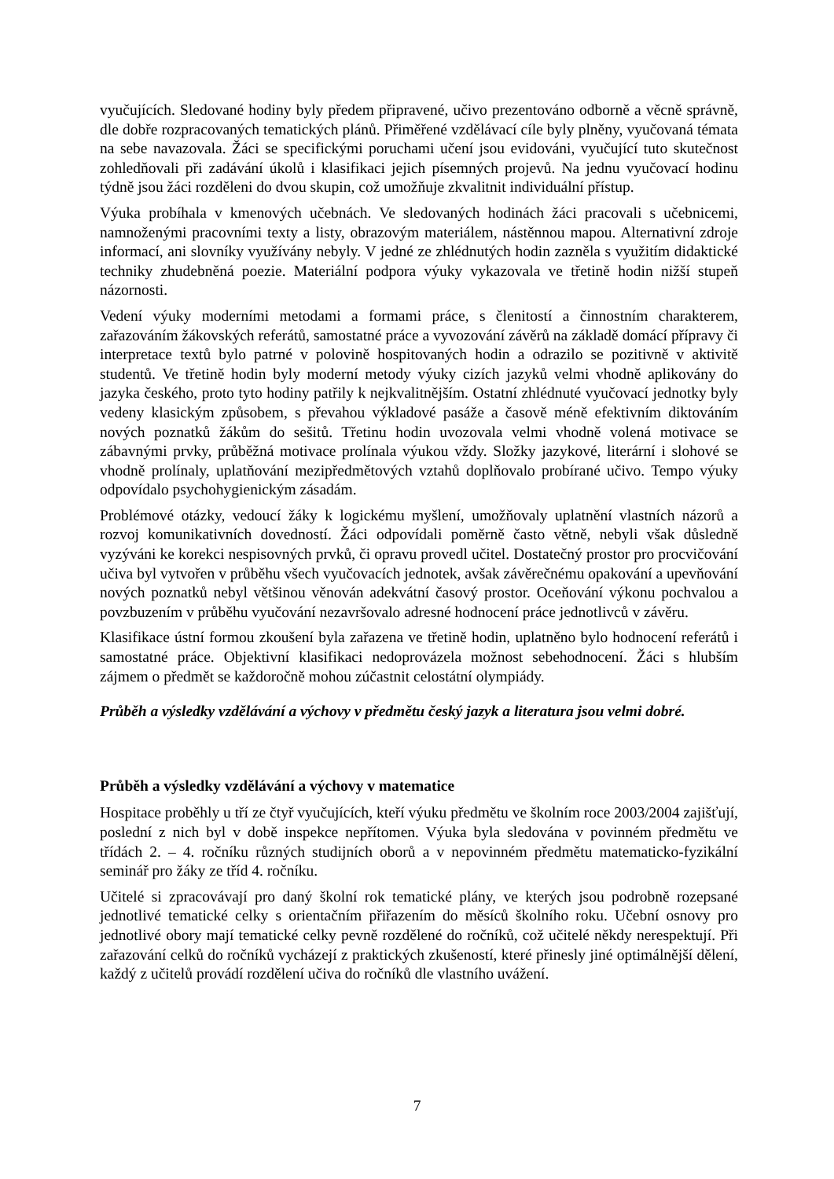vyučujících. Sledované hodiny byly předem připravené, učivo prezentováno odborně a věcně správně, dle dobře rozpracovaných tematických plánů. Přiměřené vzdělávací cíle byly plněny, vyučovaná témata na sebe navazovala. Žáci se specifickými poruchami učení jsou evidováni, vyučující tuto skutečnost zohledňovali při zadávání úkolů i klasifikaci jejich písemných projevů. Na jednu vyučovací hodinu týdně jsou žáci rozděleni do dvou skupin, což umožňuje zkvalitnit individuální přístup.
Výuka probíhala v kmenových učebnách. Ve sledovaných hodinách žáci pracovali s učebnicemi, namnoženými pracovními texty a listy, obrazovým materiálem, nástěnnou mapou. Alternativní zdroje informací, ani slovníky využívány nebyly. V jedné ze zhlédnutých hodin zazněla s využitím didaktické techniky zhudebněná poezie. Materiální podpora výuky vykazovala ve třetině hodin nižší stupeň názornosti.
Vedení výuky moderními metodami a formami práce, s členitostí a činnostním charakterem, zařazováním žákovských referátů, samostatné práce a vyvozování závěrů na základě domácí přípravy či interpretace textů bylo patrné v polovině hospitovaných hodin a odrazilo se pozitivně v aktivitě studentů. Ve třetině hodin byly moderní metody výuky cizích jazyků velmi vhodně aplikovány do jazyka českého, proto tyto hodiny patřily k nejkvalitnějším. Ostatní zhlédnuté vyučovací jednotky byly vedeny klasickým způsobem, s převahou výkladové pasáže a časově méně efektivním diktováním nových poznatků žákům do sešitů. Třetinu hodin uvozovala velmi vhodně volená motivace se zábavnými prvky, průběžná motivace prolínala výukou vždy. Složky jazykové, literární i slohové se vhodně prolínaly, uplatňování mezipředmětových vztahů doplňovalo probírané učivo. Tempo výuky odpovídalo psychohygienickým zásadám.
Problémové otázky, vedoucí žáky k logickému myšlení, umožňovaly uplatnění vlastních názorů a rozvoj komunikativních dovedností. Žáci odpovídali poměrně často větně, nebyli však důsledně vyzýváni ke korekci nespisovných prvků, či opravu provedl učitel. Dostatečný prostor pro procvičování učiva byl vytvořen v průběhu všech vyučovacích jednotek, avšak závěrečnému opakování a upevňování nových poznatků nebyl většinou věnován adekvátní časový prostor. Oceňování výkonu pochvalou a povzbuzením v průběhu vyučování nezavršovalo adresné hodnocení práce jednotlivců v závěru.
Klasifikace ústní formou zkoušení byla zařazena ve třetině hodin, uplatněno bylo hodnocení referátů i samostatné práce. Objektivní klasifikaci nedoprovázela možnost sebehodnocení. Žáci s hlubším zájmem o předmět se každoročně mohou zúčastnit celostátní olympiády.
Průběh a výsledky vzdělávání a výchovy v předmětu český jazyk a literatura jsou velmi dobré.
Průběh a výsledky vzdělávání a výchovy v matematice
Hospitace proběhly u tří ze čtyř vyučujících, kteří výuku předmětu ve školním roce 2003/2004 zajišťují, poslední z nich byl v době inspekce nepřítomen. Výuka byla sledována v povinném předmětu ve třídách 2. – 4. ročníku různých studijních oborů a v nepovinném předmětu matematicko-fyzikální seminář pro žáky ze tříd 4. ročníku.
Učitelé si zpracovávají pro daný školní rok tematické plány, ve kterých jsou podrobně rozepsané jednotlivé tematické celky s orientačním přiřazením do měsíců školního roku. Učební osnovy pro jednotlivé obory mají tematické celky pevně rozdělené do ročníků, což učitelé někdy nerespektují. Při zařazování celků do ročníků vycházejí z praktických zkušeností, které přinesly jiné optimálnější dělení, každý z učitelů provádí rozdělení učiva do ročníků dle vlastního uvážení.
7